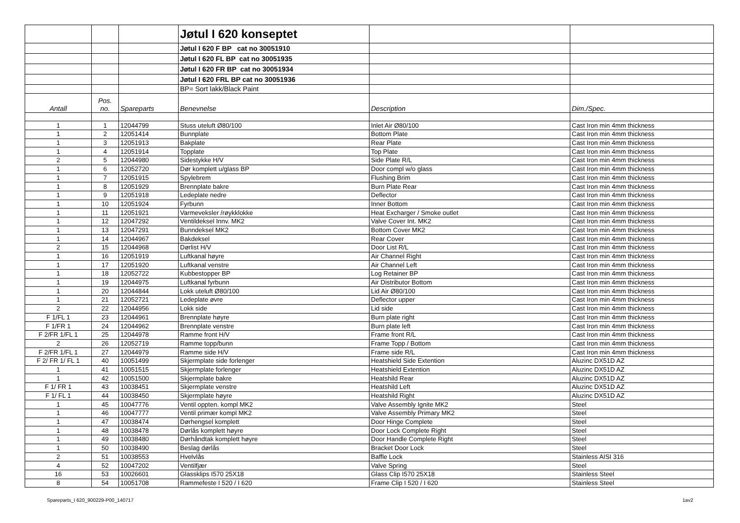| | | | Jøtul I 620 konseptet | | |
| | | | Jøtul I 620 F BP cat no 30051910 | | |
| | | | Jøtul I 620 FL BP cat no 30051935 | | |
| | | | Jøtul I 620 FR BP cat no 30051934 | | |
| | | | Jøtul I 620 FRL BP cat no 30051936 | | |
| | | | BP= Sort lakk/Black Paint | | |
| Antall | Pos. no. | Spareparts | Benevnelse | Description | Dim./Spec. |
| 1 | 1 | 12044799 | Stuss uteluft Ø80/100 | Inlet Air Ø80/100 | Cast Iron min 4mm thickness |
| 1 | 2 | 12051414 | Bunnplate | Bottom Plate | Cast Iron min 4mm thickness |
| 1 | 3 | 12051913 | Bakplate | Rear Plate | Cast Iron min 4mm thickness |
| 1 | 4 | 12051914 | Topplate | Top Plate | Cast Iron min 4mm thickness |
| 2 | 5 | 12044980 | Sidestykke H/V | Side Plate R/L | Cast Iron min 4mm thickness |
| 1 | 6 | 12052720 | Dør komplett u/glass BP | Door compl w/o glass | Cast Iron min 4mm thickness |
| 1 | 7 | 12051915 | Spylebrem | Flushing Brim | Cast Iron min 4mm thickness |
| 1 | 8 | 12051929 | Brennplate bakre | Burn Plate Rear | Cast Iron min 4mm thickness |
| 1 | 9 | 12051918 | Ledeplate nedre | Deflector | Cast Iron min 4mm thickness |
| 1 | 10 | 12051924 | Fyrbunn | Inner Bottom | Cast Iron min 4mm thickness |
| 1 | 11 | 12051921 | Varmeveksler /røykklokke | Heat Excharger / Smoke outlet | Cast Iron min 4mm thickness |
| 1 | 12 | 12047292 | Ventildeksel Innv. MK2 | Valve Cover Int. MK2 | Cast Iron min 4mm thickness |
| 1 | 13 | 12047291 | Bunndeksel MK2 | Bottom Cover MK2 | Cast Iron min 4mm thickness |
| 1 | 14 | 12044967 | Bakdeksel | Rear Cover | Cast Iron min 4mm thickness |
| 2 | 15 | 12044968 | Dørlist H/V | Door List R/L | Cast Iron min 4mm thickness |
| 1 | 16 | 12051919 | Luftkanal høyre | Air Channel Right | Cast Iron min 4mm thickness |
| 1 | 17 | 12051920 | Luftkanal venstre | Air Channel Left | Cast Iron min 4mm thickness |
| 1 | 18 | 12052722 | Kubbestopper BP | Log Retainer BP | Cast Iron min 4mm thickness |
| 1 | 19 | 12044975 | Luftkanal fyrbunn | Air Distributor Bottom | Cast Iron min 4mm thickness |
| 1 | 20 | 12044844 | Lokk uteluft Ø80/100 | Lid Air Ø80/100 | Cast Iron min 4mm thickness |
| 1 | 21 | 12052721 | Ledeplate øvre | Deflector upper | Cast Iron min 4mm thickness |
| 2 | 22 | 12044956 | Lokk side | Lid side | Cast Iron min 4mm thickness |
| F 1/FL 1 | 23 | 12044961 | Brennplate høyre | Burn plate right | Cast Iron min 4mm thickness |
| F 1/FR 1 | 24 | 12044962 | Brennplate venstre | Burn plate left | Cast Iron min 4mm thickness |
| F 2/FR 1/FL 1 | 25 | 12044978 | Ramme front H/V | Frame front R/L | Cast Iron min 4mm thickness |
| 2 | 26 | 12052719 | Ramme topp/bunn | Frame Topp / Bottom | Cast Iron min 4mm thickness |
| F 2/FR 1/FL 1 | 27 | 12044979 | Ramme side H/V | Frame side R/L | Cast Iron min 4mm thickness |
| F 2/ FR 1/ FL 1 | 40 | 10051499 | Skjermplate side forlenger | Heatshield Side Extention | Aluzinc DX51D AZ |
| 1 | 41 | 10051515 | Skjermplate forlenger | Heatshield Extention | Aluzinc DX51D AZ |
| 1 | 42 | 10051500 | Skjermplate bakre | Heatshild Rear | Aluzinc DX51D AZ |
| F 1/ FR 1 | 43 | 10038451 | Skjermplate venstre | Heatshild Left | Aluzinc DX51D AZ |
| F 1/ FL 1 | 44 | 10038450 | Skjermplate høyre | Heatshild Right | Aluzinc DX51D AZ |
| 1 | 45 | 10047776 | Ventil oppten. kompl MK2 | Valve Assembly Ignite MK2 | Steel |
| 1 | 46 | 10047777 | Ventil primær kompl MK2 | Valve Assembly Primary MK2 | Steel |
| 1 | 47 | 10038474 | Dørhengsel komplett | Door Hinge Complete | Steel |
| 1 | 48 | 10038478 | Dørlås komplett høyre | Door Lock Complete Right | Steel |
| 1 | 49 | 10038480 | Dørhåndtak komplett høyre | Door Handle Complete Right | Steel |
| 1 | 50 | 10038490 | Beslag dørlås | Bracket Door Lock | Steel |
| 2 | 51 | 10038553 | Hvelvlås | Baffle Lock | Stainless AISI 316 |
| 4 | 52 | 10047202 | Ventilfjær | Valve Spring | Steel |
| 16 | 53 | 10026601 | Glassklips I570 25X18 | Glass Clip I570 25X18 | Stainless Steel |
| 8 | 54 | 10051708 | Rammefeste I 520 / I 620 | Frame Clip I 520 / I 620 | Stainless Steel |
Spareparts_I 620_900229-P00_140717 1av2